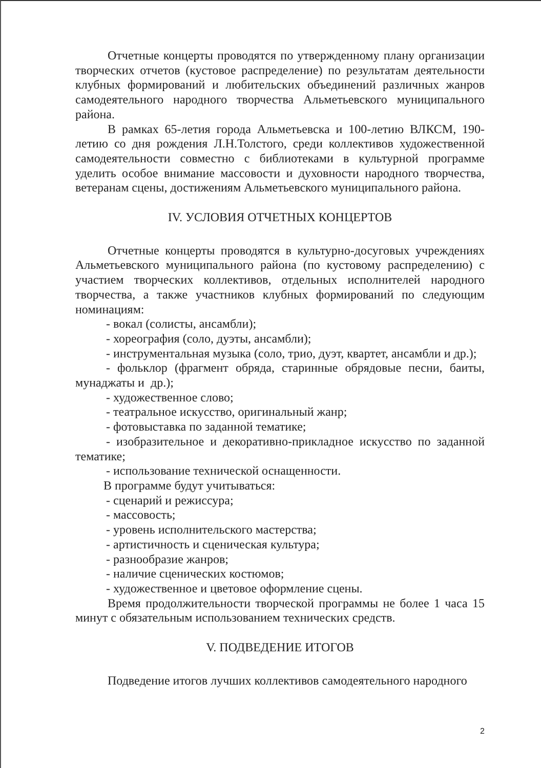Отчетные концерты проводятся по утвержденному плану организации творческих отчетов (кустовое распределение) по результатам деятельности клубных формирований и любительских объединений различных жанров самодеятельного народного творчества Альметьевского муниципального района.
В рамках 65-летия города Альметьевска и 100-летию ВЛКСМ, 190-летию со дня рождения Л.Н.Толстого, среди коллективов художественной самодеятельности совместно с библиотеками в культурной программе уделить особое внимание массовости и духовности народного творчества, ветеранам сцены, достижениям Альметьевского муниципального района.
IV. УСЛОВИЯ ОТЧЕТНЫХ КОНЦЕРТОВ
Отчетные концерты проводятся в культурно-досуговых учреждениях Альметьевского муниципального района (по кустовому распределению) с участием творческих коллективов, отдельных исполнителей народного творчества, а также участников клубных формирований по следующим номинациям:
- вокал (солисты, ансамбли);
- хореография (соло, дуэты, ансамбли);
- инструментальная музыка (соло, трио, дуэт, квартет, ансамбли и др.);
- фольклор (фрагмент обряда, старинные обрядовые песни, баиты, мунаджаты и др.);
- художественное слово;
- театральное искусство, оригинальный жанр;
- фотовыставка по заданной тематике;
- изобразительное и декоративно-прикладное искусство по заданной тематике;
- использование технической оснащенности.
В программе будут учитываться:
- сценарий и режиссура;
- массовость;
- уровень исполнительского мастерства;
- артистичность и сценическая культура;
- разнообразие жанров;
- наличие сценических костюмов;
- художественное и цветовое оформление сцены.
Время продолжительности творческой программы не более 1 часа 15 минут с обязательным использованием технических средств.
V. ПОДВЕДЕНИЕ ИТОГОВ
Подведение итогов лучших коллективов самодеятельного народного
2